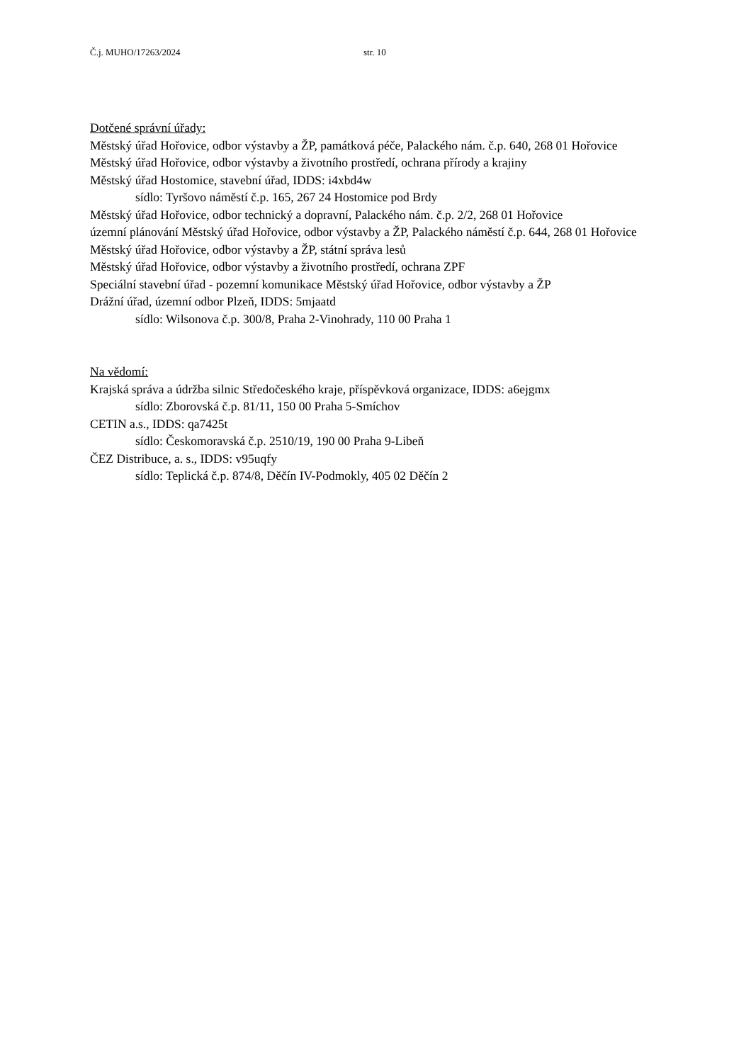Č.j. MUHO/17263/2024 str. 10
Dotčené správní úřady:
Městský úřad Hořovice, odbor výstavby a ŽP, památková péče, Palackého nám. č.p. 640, 268 01 Hořovice
Městský úřad Hořovice, odbor výstavby a životního prostředí, ochrana přírody a krajiny
Městský úřad Hostomice, stavební úřad, IDDS: i4xbd4w
sídlo: Tyršovo náměstí č.p. 165, 267 24 Hostomice pod Brdy
Městský úřad Hořovice, odbor technický a dopravní, Palackého nám. č.p. 2/2, 268 01 Hořovice
územní plánování Městský úřad Hořovice, odbor výstavby a ŽP, Palackého náměstí č.p. 644, 268 01 Hořovice
Městský úřad Hořovice, odbor výstavby a ŽP, státní správa lesů
Městský úřad Hořovice, odbor výstavby a životního prostředí, ochrana ZPF
Speciální stavební úřad - pozemní komunikace Městský úřad Hořovice, odbor výstavby a ŽP
Drážní úřad, územní odbor Plzeň, IDDS: 5mjaatd
sídlo: Wilsonova č.p. 300/8, Praha 2-Vinohrady, 110 00 Praha 1
Na vědomí:
Krajská správa a údržba silnic Středočeského kraje, příspěvková organizace, IDDS: a6ejgmx
sídlo: Zborovská č.p. 81/11, 150 00 Praha 5-Smíchov
CETIN a.s., IDDS: qa7425t
sídlo: Českomoravská č.p. 2510/19, 190 00 Praha 9-Libeň
ČEZ Distribuce, a. s., IDDS: v95uqfy
sídlo: Teplická č.p. 874/8, Děčín IV-Podmokly, 405 02 Děčín 2